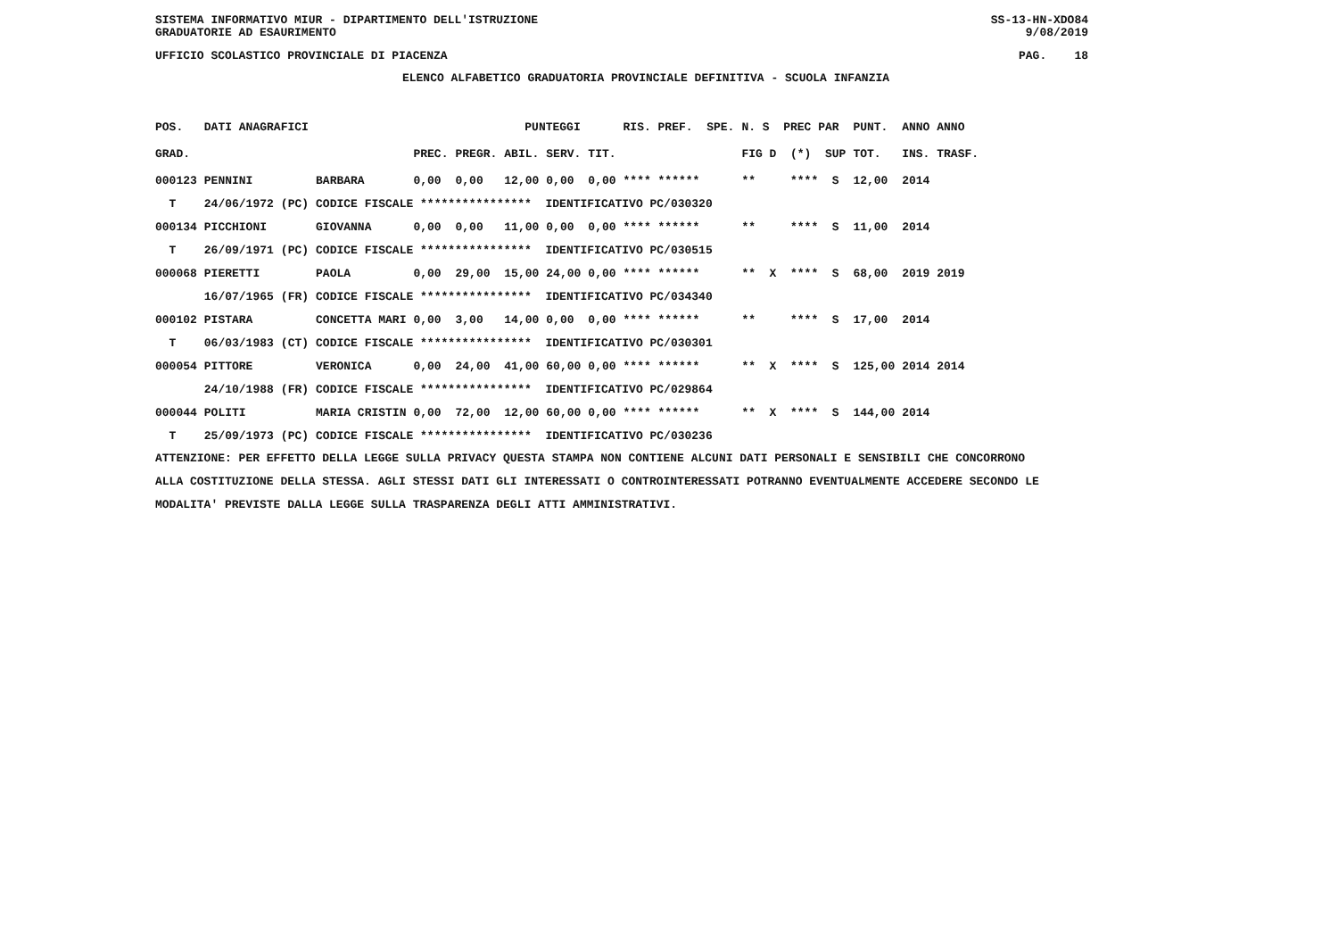SISTEMA INFORMATIVO MIUR - DIPARTIMENTO DELL'ISTRUZIONE SS-13-HN-XDO84
GRADUATORIE AD ESAURIMENTO 9/08/2019
UFFICIO SCOLASTICO PROVINCIALE DI PIACENZA PAG. 18
ELENCO ALFABETICO GRADUATORIA PROVINCIALE DEFINITIVA - SCUOLA INFANZIA
| POS. | DATI ANAGRAFICI | | | PUNTEGGI | | | | | RIS. PREF. SPE. | N. S PREC PAR | PUNT. | ANNO ANNO |
| --- | --- | --- | --- | --- | --- | --- | --- | --- | --- | --- | --- | --- |
| GRAD. | | | | PREC. | PREGR. | ABIL. | SERV. | TIT. | | FIG D (*) SUP | TOT. | INS. TRASF. |
| 000123 | PENNINI | | BARBARA | 0,00 | 0,00 | 12,00 | 0,00 | 0,00 | **** ****** | ** **** S | 12,00 | 2014 |
| T | 24/06/1972 | (PC) | CODICE FISCALE **************** IDENTIFICATIVO PC/030320 | | | | | | | | | |
| 000134 | PICCHIONI | | GIOVANNA | 0,00 | 0,00 | 11,00 | 0,00 | 0,00 | **** ****** | ** **** S | 11,00 | 2014 |
| T | 26/09/1971 | (PC) | CODICE FISCALE **************** IDENTIFICATIVO PC/030515 | | | | | | | | | |
| 000068 | PIERETTI | | PAOLA | 0,00 | 29,00 | 15,00 | 24,00 | 0,00 | **** ****** | ** X **** S | 68,00 | 2019 2019 |
| | 16/07/1965 | (FR) | CODICE FISCALE **************** IDENTIFICATIVO PC/034340 | | | | | | | | | |
| 000102 | PISTARA | | CONCETTA MARI | 0,00 | 3,00 | 14,00 | 0,00 | 0,00 | **** ****** | ** **** S | 17,00 | 2014 |
| T | 06/03/1983 | (CT) | CODICE FISCALE **************** IDENTIFICATIVO PC/030301 | | | | | | | | | |
| 000054 | PITTORE | | VERONICA | 0,00 | 24,00 | 41,00 | 60,00 | 0,00 | **** ****** | ** X **** S | 125,00 | 2014 2014 |
| | 24/10/1988 | (FR) | CODICE FISCALE **************** IDENTIFICATIVO PC/029864 | | | | | | | | | |
| 000044 | POLITI | | MARIA CRISTIN | 0,00 | 72,00 | 12,00 | 60,00 | 0,00 | **** ****** | ** X **** S | 144,00 | 2014 |
| T | 25/09/1973 | (PC) | CODICE FISCALE **************** IDENTIFICATIVO PC/030236 | | | | | | | | | |
ATTENZIONE: PER EFFETTO DELLA LEGGE SULLA PRIVACY QUESTA STAMPA NON CONTIENE ALCUNI DATI PERSONALI E SENSIBILI CHE CONCORRONO
ALLA COSTITUZIONE DELLA STESSA. AGLI STESSI DATI GLI INTERESSATI O CONTROINTERESSATI POTRANNO EVENTUALMENTE ACCEDERE SECONDO LE
MODALITA' PREVISTE DALLA LEGGE SULLA TRASPARENZA DEGLI ATTI AMMINISTRATIVI.